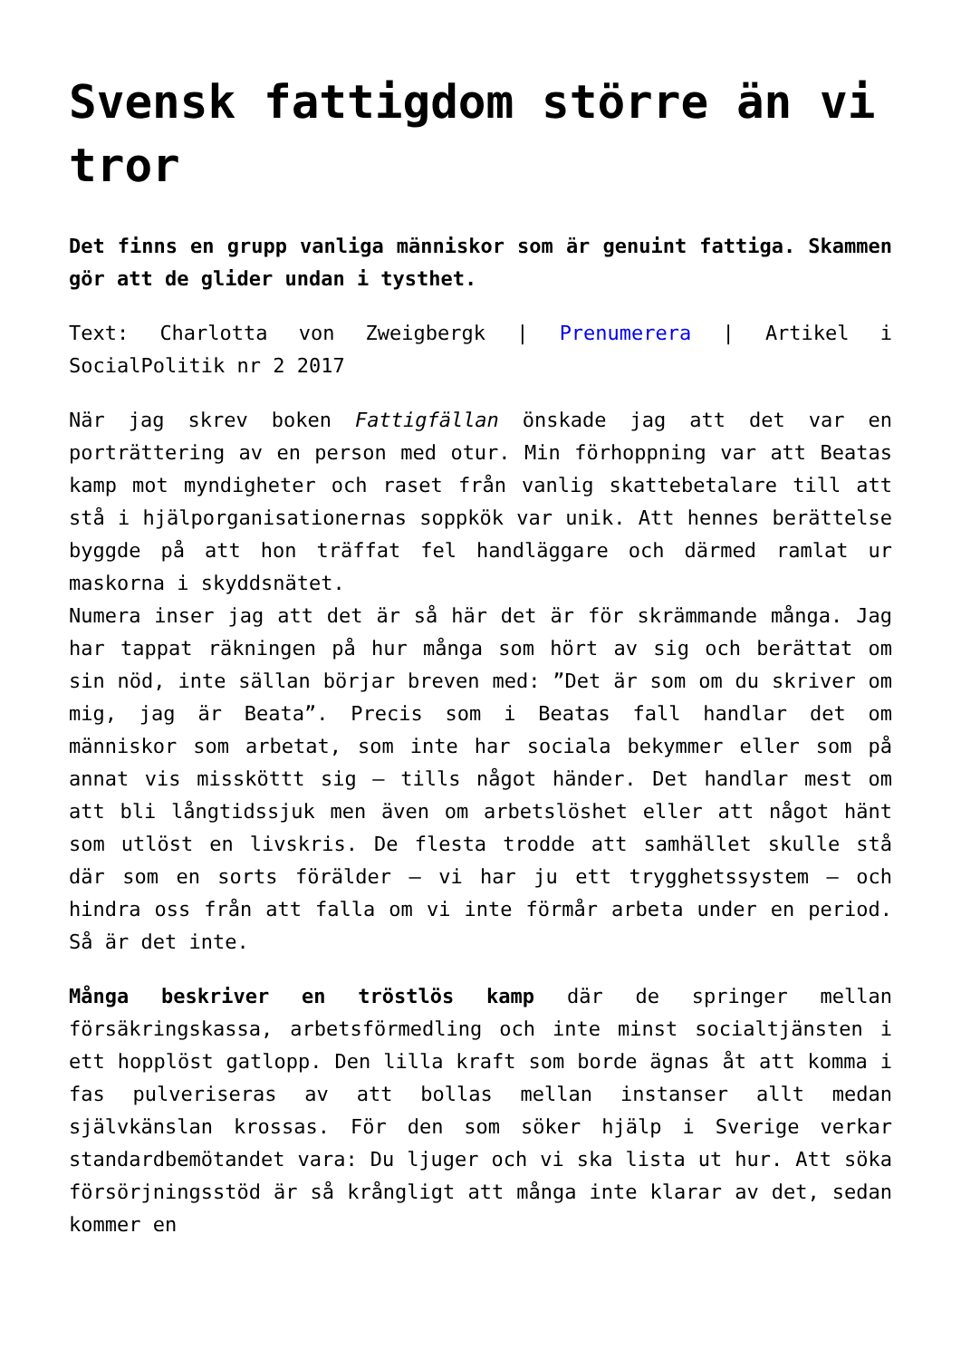Svensk fattigdom större än vi tror
Det finns en grupp vanliga människor som är genuint fattiga. Skammen gör att de glider undan i tysthet.
Text: Charlotta von Zweigbergk | Prenumerera | Artikel i SocialPolitik nr 2 2017
När jag skrev boken Fattigfällan önskade jag att det var en porträttering av en person med otur. Min förhoppning var att Beatas kamp mot myndigheter och raset från vanlig skattebetalare till att stå i hjälporganisationernas soppkök var unik. Att hennes berättelse byggde på att hon träffat fel handläggare och därmed ramlat ur maskorna i skyddsnätet.
Numera inser jag att det är så här det är för skrämmande många. Jag har tappat räkningen på hur många som hört av sig och berättat om sin nöd, inte sällan börjar breven med: ”Det är som om du skriver om mig, jag är Beata”. Precis som i Beatas fall handlar det om människor som arbetat, som inte har sociala bekymmer eller som på annat vis missköttt sig – tills något händer. Det handlar mest om att bli långtidssjuk men även om arbetslöshet eller att något hänt som utlöst en livskris. De flesta trodde att samhället skulle stå där som en sorts förälder – vi har ju ett trygghetssystem – och hindra oss från att falla om vi inte förmår arbeta under en period. Så är det inte.
Många beskriver en tröstlös kamp där de springer mellan försäkringskassa, arbetsförmedling och inte minst socialtjänsten i ett hopplöst gatlopp. Den lilla kraft som borde ägnas åt att komma i fas pulveriseras av att bollas mellan instanser allt medan självkänslan krossas. För den som söker hjälp i Sverige verkar standardbemötandet vara: Du ljuger och vi ska lista ut hur. Att söka försörjningsstöd är så krångligt att många inte klarar av det, sedan kommer en